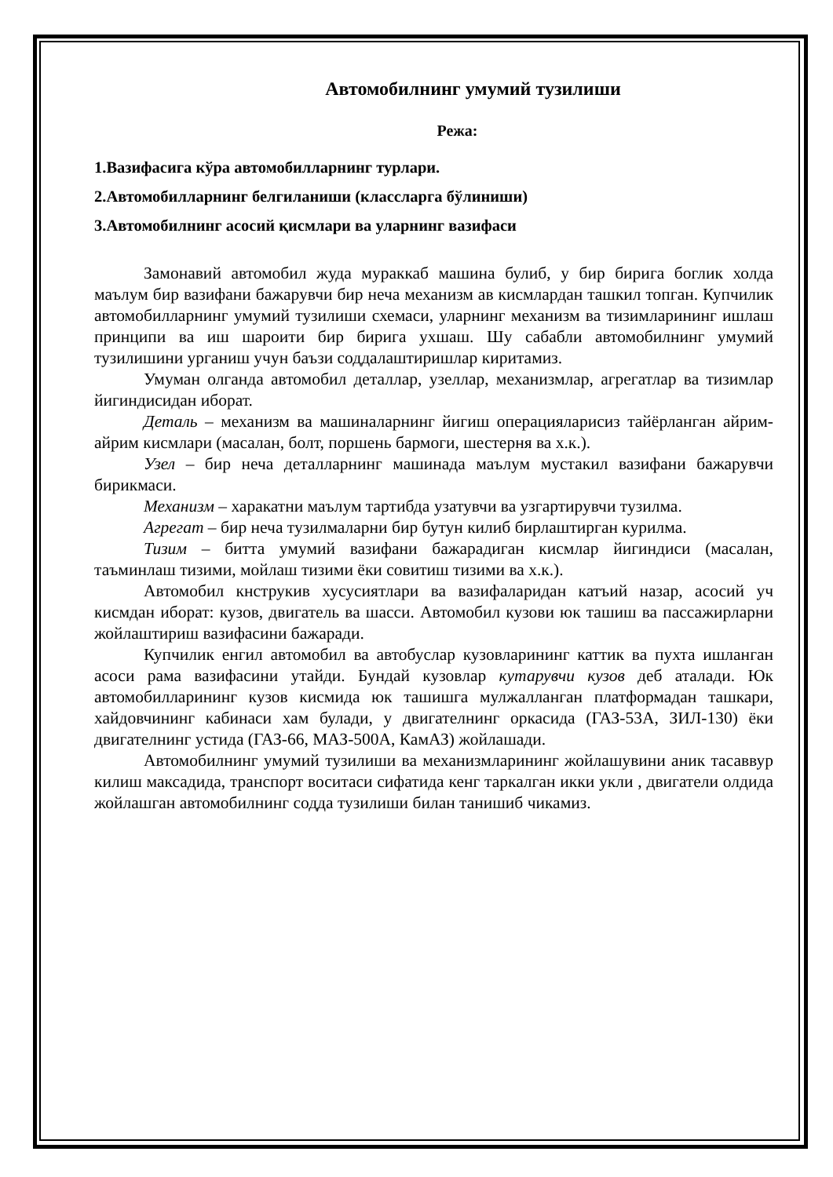Автомобилнинг умумий тузилиши
Режа:
1.Вазифасига кўра автомобилларнинг турлари.
2.Автомобилларнинг белгиланиши (классларга бўлиниши)
3.Автомобилнинг асосий қисмлари ва уларнинг вазифаси
Замонавий автомобил жуда мураккаб машина булиб, у бир бирига боглик холда маълум бир вазифани бажарувчи бир неча механизм ав кисмлардан ташкил топган. Купчилик автомобилларнинг умумий тузилиши схемаси, уларнинг механизм ва тизимларининг ишлаш принципи ва иш шароити бир бирига ухшаш. Шу сабабли автомобилнинг умумий тузилишини урганиш учун баъзи соддалаштиришлар киритамиз.
Умуман олганда автомобил деталлар, узеллар, механизмлар, агрегатлар ва тизимлар йигиндисидан иборат.
Деталь – механизм ва машиналарнинг йигиш операцияларисиз тайёрланган айрим-айрим кисмлари (масалан, болт, поршень бармоги, шестерня ва х.к.).
Узел – бир неча деталларнинг машинада маълум мустакил вазифани бажарувчи бирикмаси.
Механизм – харакатни маълум тартибда узатувчи ва узгартирувчи тузилма.
Агрегат – бир неча тузилмаларни бир бутун килиб бирлаштирган курилма.
Тизим – битта умумий вазифани бажарадиган кисмлар йигиндиси (масалан, таъминлаш тизими, мойлаш тизими ёки совитиш тизими ва х.к.).
Автомобил кнструкив хусусиятлари ва вазифаларидан катъий назар, асосий уч кисмдан иборат: кузов, двигатель ва шасси. Автомобил кузови юк ташиш ва пассажирларни жойлаштириш вазифасини бажаради.
Купчилик енгил автомобил ва автобуслар кузовларининг каттик ва пухта ишланган асоси рама вазифасини утайди. Бундай кузовлар кутарувчи кузов деб аталади. Юк автомобилларининг кузов кисмида юк ташишга мулжалланган платформадан ташкари, хайдовчининг кабинаси хам булади, у двигателнинг оркасида (ГАЗ-53А, ЗИЛ-130) ёки двигателнинг устида (ГАЗ-66, МАЗ-500А, КамАЗ) жойлашади.
Автомобилнинг умумий тузилиши ва механизмларининг жойлашувини аник тасаввур килиш максадида, транспорт воситаси сифатида кенг таркалган икки укли , двигатели олдида жойлашган автомобилнинг содда тузилиши билан танишиб чикамиз.